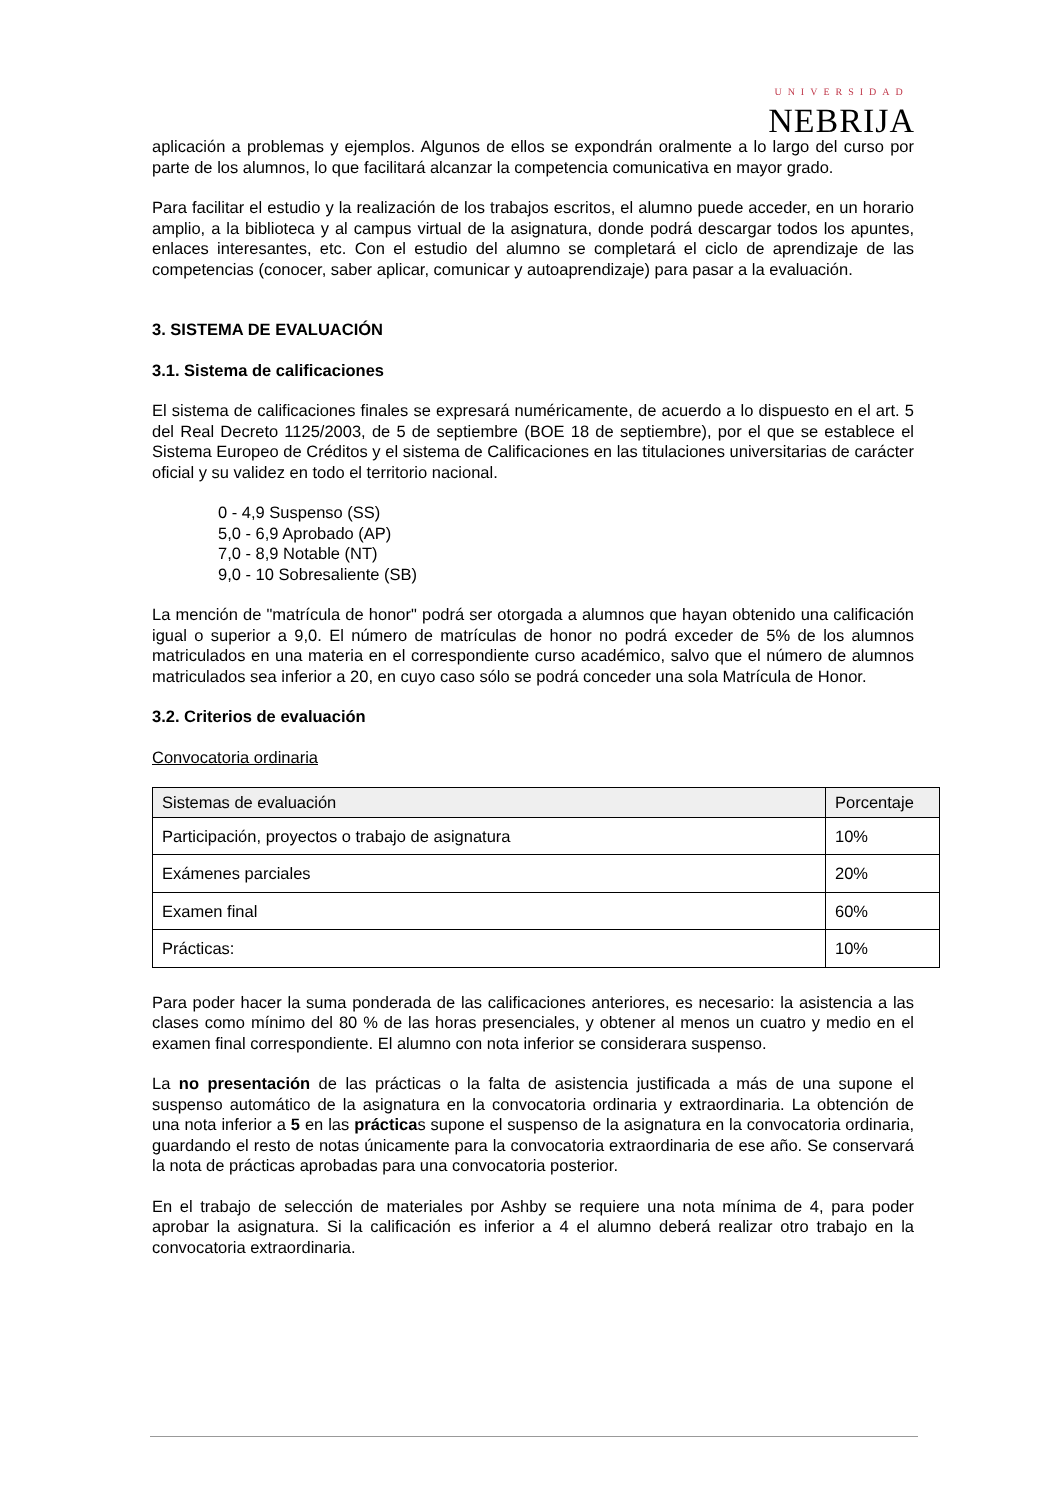UNIVERSIDAD
NEBRIJA
aplicación a problemas y ejemplos. Algunos de ellos se expondrán oralmente a lo largo del curso por parte de los alumnos, lo que facilitará alcanzar la competencia comunicativa en mayor grado.
Para facilitar el estudio y la realización de los trabajos escritos, el alumno puede acceder, en un horario amplio, a la biblioteca y al campus virtual de la asignatura, donde podrá descargar todos los apuntes, enlaces interesantes, etc. Con el estudio del alumno se completará el ciclo de aprendizaje de las competencias (conocer, saber aplicar, comunicar y autoaprendizaje) para pasar a la evaluación.
3. SISTEMA DE EVALUACIÓN
3.1. Sistema de calificaciones
El sistema de calificaciones finales se expresará numéricamente, de acuerdo a lo dispuesto en el art. 5 del Real Decreto 1125/2003, de 5 de septiembre (BOE 18 de septiembre), por el que se establece el Sistema Europeo de Créditos y el sistema de Calificaciones en las titulaciones universitarias de carácter oficial y su validez en todo el territorio nacional.
0 - 4,9 Suspenso (SS)
5,0 - 6,9 Aprobado (AP)
7,0 - 8,9 Notable (NT)
9,0 - 10 Sobresaliente (SB)
La mención de "matrícula de honor" podrá ser otorgada a alumnos que hayan obtenido una calificación igual o superior a 9,0. El número de matrículas de honor no podrá exceder de 5% de los alumnos matriculados en una materia en el correspondiente curso académico, salvo que el número de alumnos matriculados sea inferior a 20, en cuyo caso sólo se podrá conceder una sola Matrícula de Honor.
3.2. Criterios de evaluación
Convocatoria ordinaria
| Sistemas de evaluación | Porcentaje |
| --- | --- |
| Participación, proyectos o trabajo de asignatura | 10% |
| Exámenes parciales | 20% |
| Examen final | 60% |
| Prácticas: | 10% |
Para poder hacer la suma ponderada de las calificaciones anteriores, es necesario: la asistencia a las clases como mínimo del 80 % de las horas presenciales, y obtener al menos un cuatro y medio en el examen final correspondiente. El alumno con nota inferior se considerara suspenso.
La no presentación de las prácticas o la falta de asistencia justificada a más de una supone el suspenso automático de la asignatura en la convocatoria ordinaria y extraordinaria. La obtención de una nota inferior a 5 en las prácticas supone el suspenso de la asignatura en la convocatoria ordinaria, guardando el resto de notas únicamente para la convocatoria extraordinaria de ese año. Se conservará la nota de prácticas aprobadas para una convocatoria posterior.
En el trabajo de selección de materiales por Ashby se requiere una nota mínima de 4, para poder aprobar la asignatura. Si la calificación es inferior a 4 el alumno deberá realizar otro trabajo en la convocatoria extraordinaria.